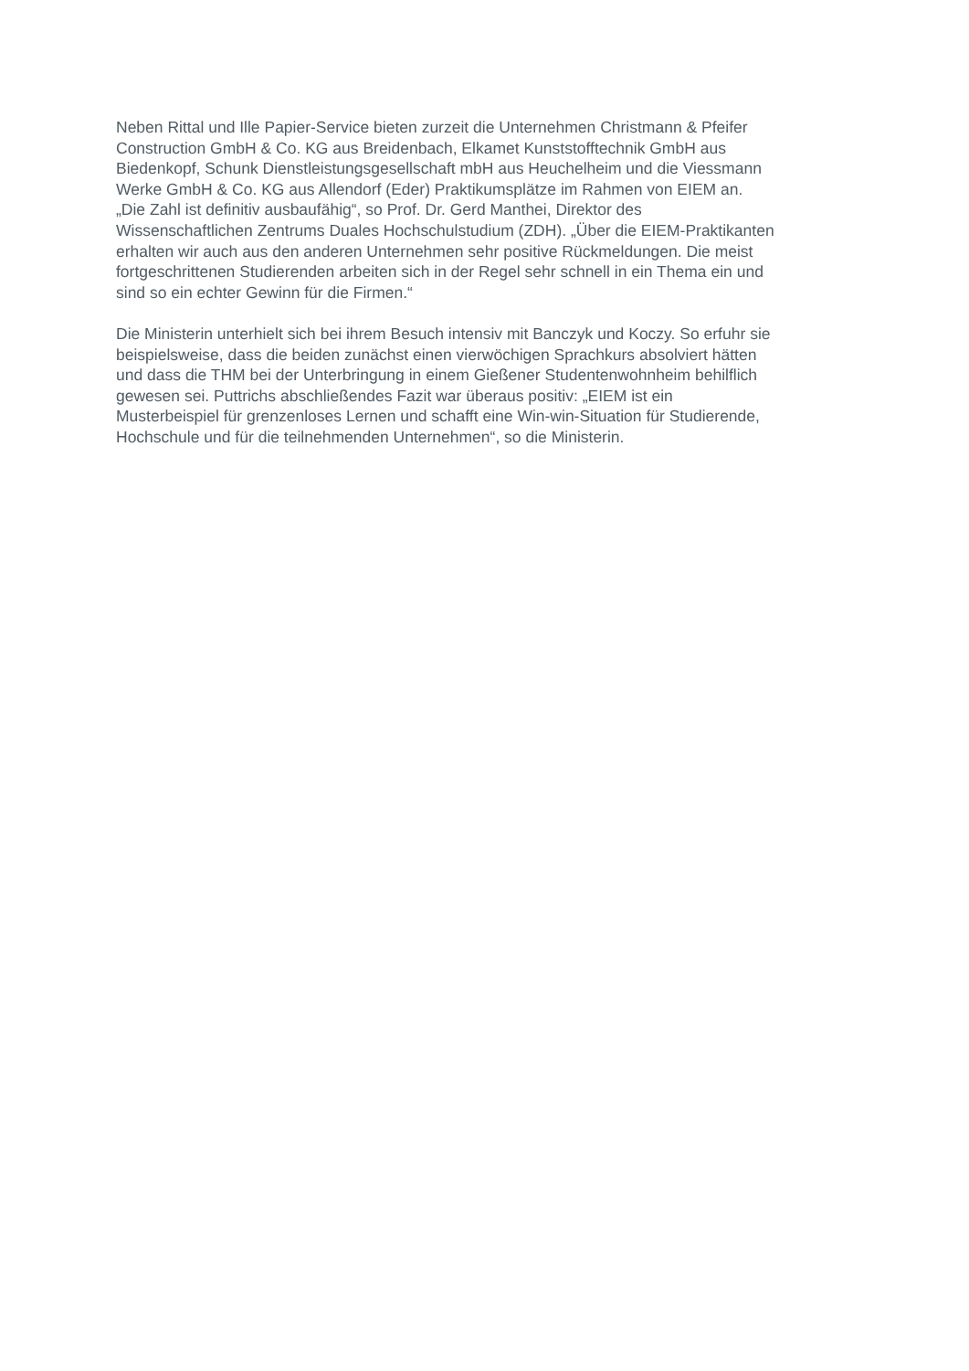Neben Rittal und Ille Papier-Service bieten zurzeit die Unternehmen Christmann & Pfeifer
Construction GmbH & Co. KG aus Breidenbach, Elkamet Kunststofftechnik GmbH aus
Biedenkopf, Schunk Dienstleistungsgesellschaft mbH aus Heuchelheim und die Viessmann
Werke GmbH & Co. KG aus Allendorf (Eder) Praktikumsplätze im Rahmen von EIEM an.
„Die Zahl ist definitiv ausbaufähig“, so Prof. Dr. Gerd Manthei, Direktor des
Wissenschaftlichen Zentrums Duales Hochschulstudium (ZDH). „Über die EIEM-Praktikanten
erhalten wir auch aus den anderen Unternehmen sehr positive Rückmeldungen. Die meist
fortgeschrittenen Studierenden arbeiten sich in der Regel sehr schnell in ein Thema ein und
sind so ein echter Gewinn für die Firmen.“
Die Ministerin unterhielt sich bei ihrem Besuch intensiv mit Banczyk und Koczy. So erfuhr sie
beispielsweise, dass die beiden zunächst einen vierwöchigen Sprachkurs absolviert hätten
und dass die THM bei der Unterbringung in einem Gießener Studentenwohnheim behilflich
gewesen sei. Puttrichs abschließendes Fazit war überaus positiv: „EIEM ist ein
Musterbeispiel für grenzenloses Lernen und schafft eine Win-win-Situation für Studierende,
Hochschule und für die teilnehmenden Unternehmen“, so die Ministerin.